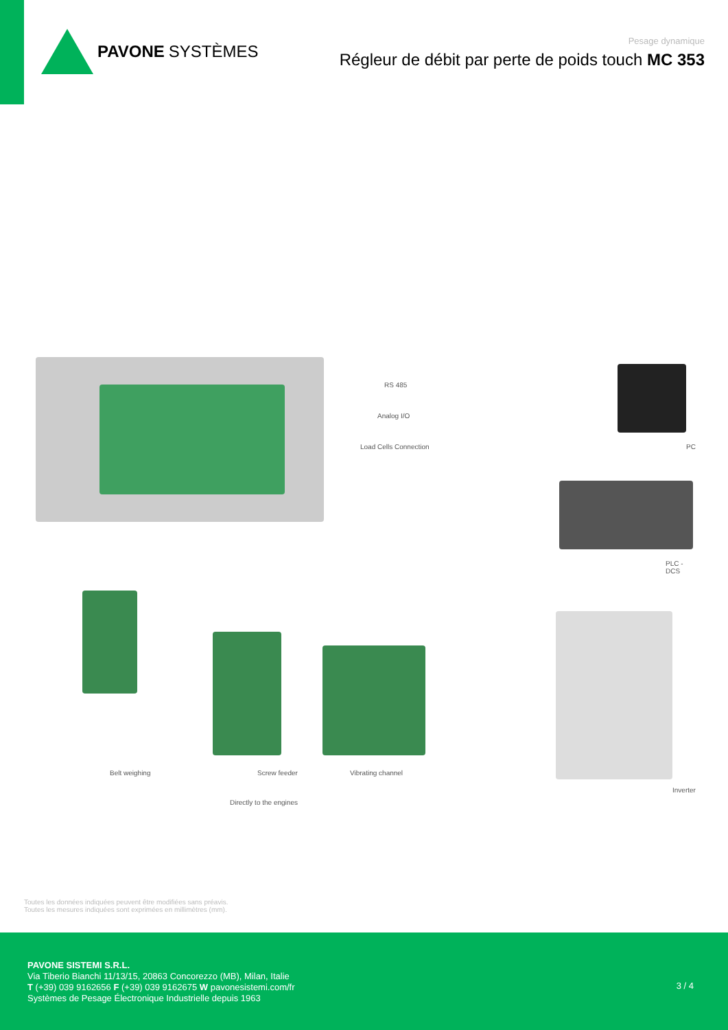PAVONE SYSTÈMES
Pesage dynamique
Régleur de débit par perte de poids touch MC 353
RS 485
Analog I/O
Load Cells Connection PC
PLC - DCS
Inverter
Belt weighing Screw feeder Vibrating channel
Directly to the engines
Toutes les données indiquées peuvent être modifiées sans préavis.
Toutes les mesures indiquées sont exprimées en millimètres (mm).
PAVONE SISTEMI S.R.L.
Via Tiberio Bianchi 11/13/15, 20863 Concorezzo (MB), Milan, Italie
T (+39) 039 9162656 F (+39) 039 9162675 W pavonesistemi.com/fr
Systèmes de Pesage Électronique Industrielle depuis 1963
3 / 4